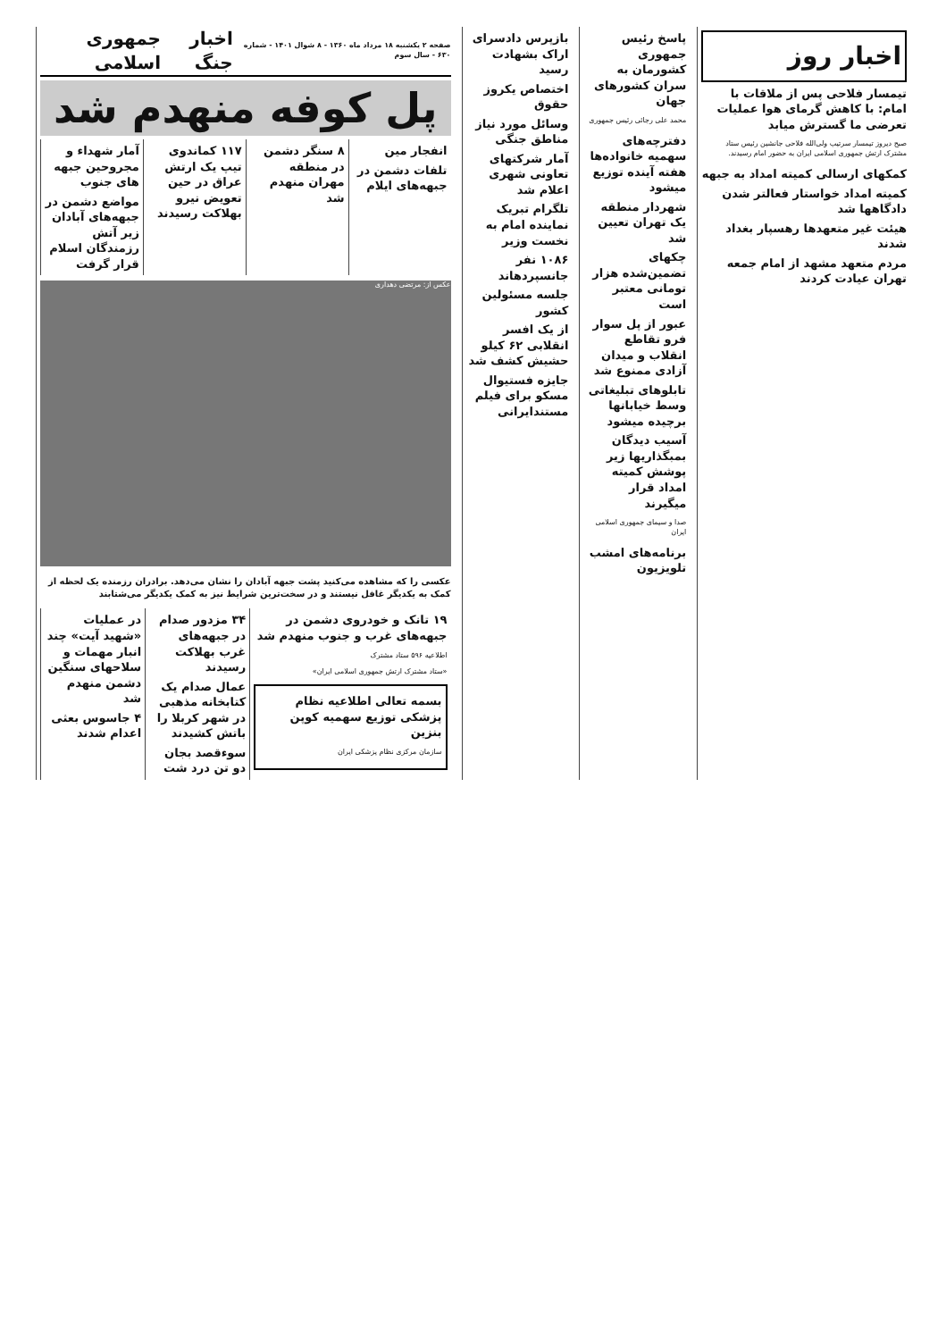اخبار روز
تیمسار فلاحی پس از ملاقات با امام: با کاهش گرمای هوا عملیات تعرضی ما گسترش میابد
صبح دیروز تیمسار سرتیپ ولی‌الله فلاحی جانشین رئیس ستاد مشترک ارتش جمهوری اسلامی ایران به حضور امام رسیدند.
کمکهای ارسالی کمیته امداد به جبهه
کمیته امداد خواستار فعالتر شدن دادگاهها شد
هیئت غیر متعهدها رهسپار بغداد شدند
مردم متعهد مشهد از امام جمعه تهران عیادت کردند
پاسخ رئیس جمهوری کشورمان به سران کشورهای جهان
محمد علی رجائی رئیس جمهوری
دفترچه‌های سهمیه خانواده‌ها هفته آینده توزیع میشود
شهردار منطقه یک تهران تعیین شد
چکهای تضمین‌شده هزار تومانی معتبر است
عبور از پل سوار فرو تقاطع انقلاب و میدان آزادی ممنوع شد
تابلوهای تبلیغاتی وسط خیابانها برچیده میشود
آسیب دیدگان بمبگذاریها زیر پوشش کمیته امداد قرار میگیرند
صدا و سیمای جمهوری اسلامی ایران
برنامه‌های امشب تلویزیون
بازپرس دادسرای اراک بشهادت رسید
اختصاص یکروز حقوق
وسائل مورد نیاز مناطق جنگی
آمار شرکتهای تعاونی شهری اعلام شد
تلگرام تبریک نماینده امام به نخست وزیر
۱۰۸۶ نفر جانسپردهاند
جلسه مسئولین کشور
از یک افسر انقلابی ۶۲ کیلو حشیش کشف شد
جایزه فستیوال مسکو برای فیلم مستندایرانی
صفحه ۲ یکشنبه ۱۸ مرداد ماه ۱۳۶۰ - ۸ شوال ۱۴۰۱ - شماره ۶۳۰ - سال سوم اخبار جنگ جمهوری اسلامی
پل کوفه منهدم شد
انفجار مین
تلفات دشمن در جبهه‌های ایلام
۸ سنگر دشمن در منطقه مهران منهدم شد
۱۱۷ کماندوی تیپ یک ارتش عراق در حین تعویض نیرو بهلاکت رسیدند
آمار شهداء و مجروحین جبهه های جنوب
مواضع دشمن در جبهه‌های آبادان زیر آتش رزمندگان اسلام قرار گرفت
عکس از: مرتضی دهداری
عکسی را که مشاهده می‌کنید پشت جبهه آبادان را نشان می‌دهد. برادران رزمنده یک لحظه از کمک به یکدیگر غافل نیستند و در سخت‌ترین شرایط نیز به کمک یکدیگر می‌شتابند
۱۹ تانک و خودروی دشمن در جبهه‌های غرب و جنوب منهدم شد
اطلاعیه ۵۹۶ ستاد مشترک
«ستاد مشترک ارتش جمهوری اسلامی ایران»
بسمه تعالی اطلاعیه نظام پزشکی توزیع سهمیه کوپن بنزین
سازمان مرکزی نظام پزشکی ایران
۳۴ مزدور صدام در جبهه‌های غرب بهلاکت رسیدند
عمال صدام یک کتابخانه مذهبی در شهر کربلا را باتش کشیدند
سوءقصد بجان دو تن درد شت
در عملیات «شهید آیت» چند انبار مهمات و سلاحهای سنگین دشمن منهدم شد
۴ جاسوس بعثی اعدام شدند